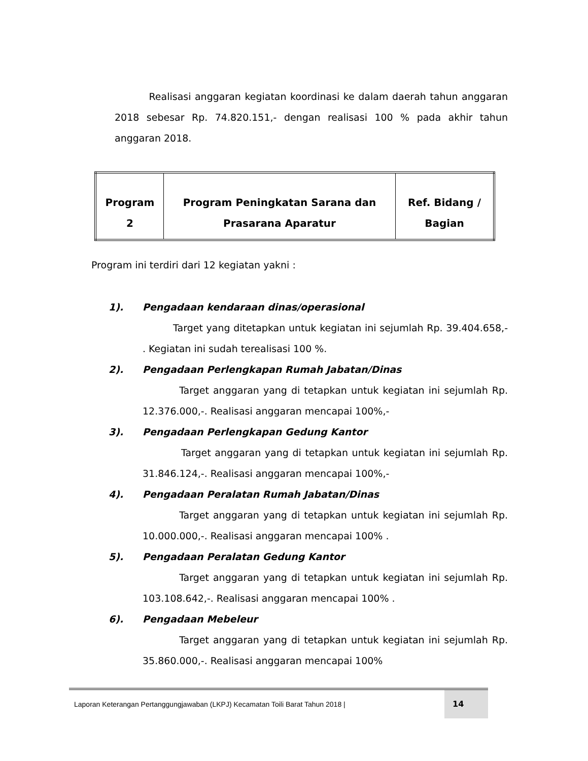Realisasi anggaran kegiatan koordinasi ke dalam daerah tahun anggaran 2018 sebesar Rp. 74.820.151,- dengan realisasi 100 % pada akhir tahun anggaran 2018.
| Program 2 | Program Peningkatan Sarana dan Prasarana Aparatur | Ref. Bidang / Bagian |
Program ini terdiri dari 12 kegiatan yakni :
1). Pengadaan kendaraan dinas/operasional
Target yang ditetapkan untuk kegiatan ini sejumlah Rp. 39.404.658,- . Kegiatan ini sudah terealisasi 100 %.
2). Pengadaan Perlengkapan Rumah Jabatan/Dinas
Target anggaran yang di tetapkan untuk kegiatan ini sejumlah Rp. 12.376.000,-. Realisasi anggaran mencapai 100%,-
3). Pengadaan Perlengkapan Gedung Kantor
Target anggaran yang di tetapkan untuk kegiatan ini sejumlah Rp. 31.846.124,-. Realisasi anggaran mencapai 100%,-
4). Pengadaan Peralatan Rumah Jabatan/Dinas
Target anggaran yang di tetapkan untuk kegiatan ini sejumlah Rp. 10.000.000,-. Realisasi anggaran mencapai 100% .
5). Pengadaan Peralatan Gedung Kantor
Target anggaran yang di tetapkan untuk kegiatan ini sejumlah Rp. 103.108.642,-. Realisasi anggaran mencapai 100% .
6). Pengadaan Mebeleur
Target anggaran yang di tetapkan untuk kegiatan ini sejumlah Rp. 35.860.000,-. Realisasi anggaran mencapai 100%
Laporan Keterangan Pertanggungjawaban (LKPJ) Kecamatan Toili Barat Tahun 2018 |
14